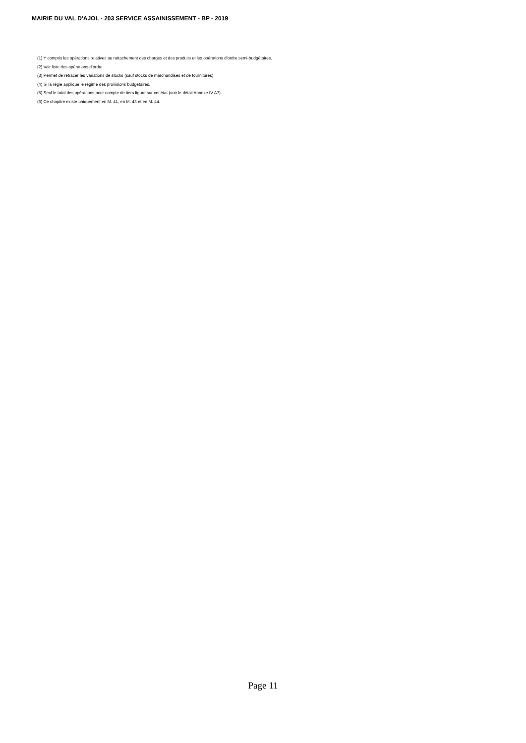MAIRIE DU VAL D'AJOL - 203 SERVICE ASSAINISSEMENT - BP - 2019
(1) Y compris les opérations relatives au rattachement des charges et des produits et les opérations d’ordre semi-budgétaires.
(2) Voir liste des opérations d’ordre.
(3) Permet de retracer les variations de stocks (sauf stocks de marchandises et de fournitures).
(4) Si la régie applique le régime des provisions budgétaires.
(5) Seul le total des opérations pour compte de tiers figure sur cet état (voir le détail Annexe IV A7).
(6) Ce chapitre existe uniquement en M. 41, en M. 43 et en M. 44.
Page 11